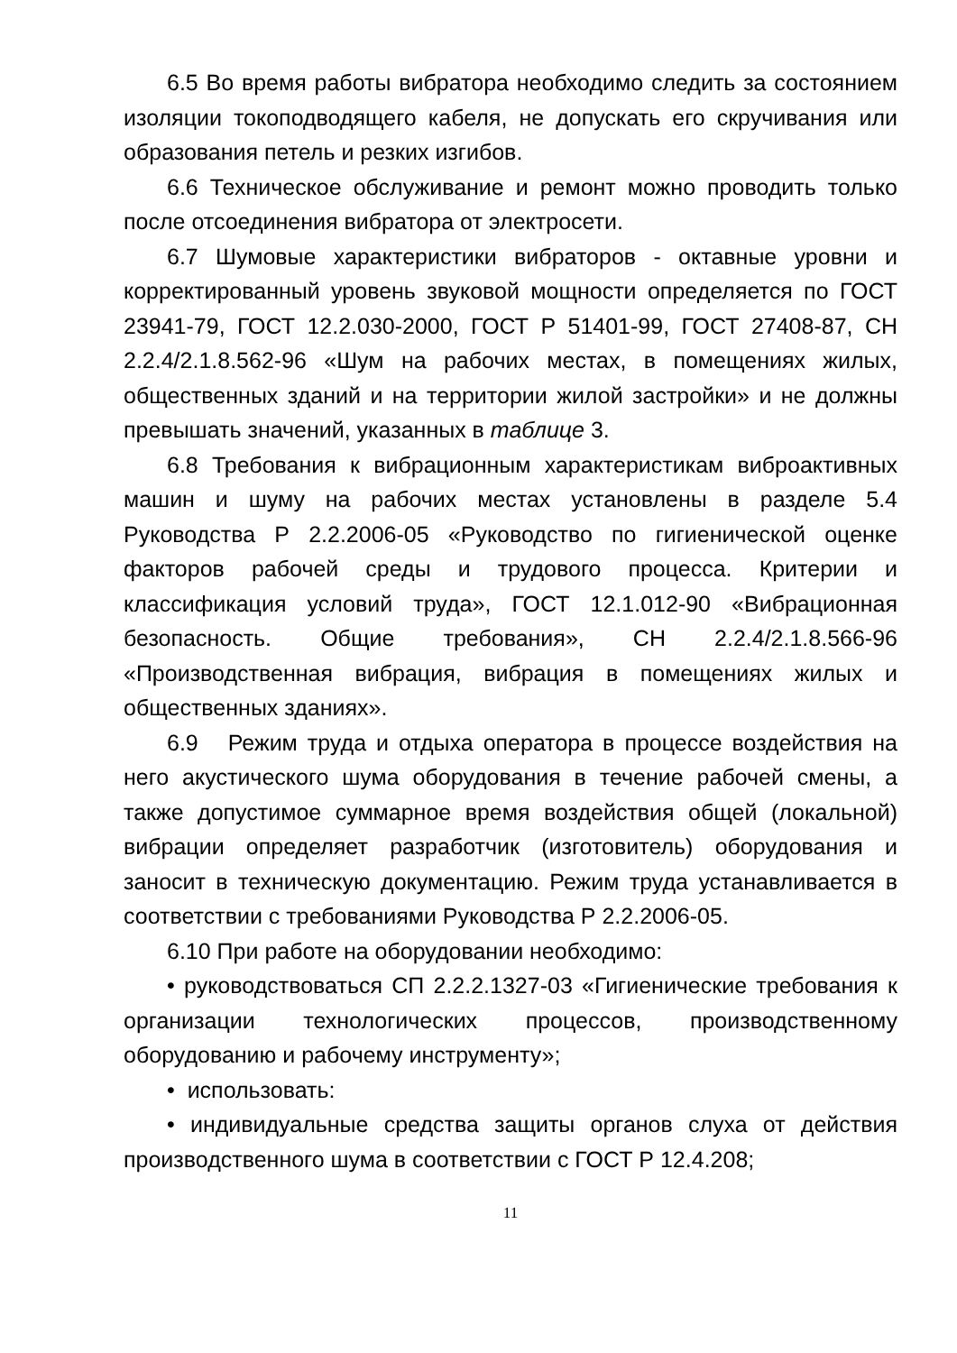6.5 Во время работы вибратора необходимо следить за состоянием изоляции токоподводящего кабеля, не допускать его скручивания или образования петель и резких изгибов.
6.6 Техническое обслуживание и ремонт можно проводить только после отсоединения вибратора от электросети.
6.7 Шумовые характеристики вибраторов - октавные уровни и корректированный уровень звуковой мощности определяется по ГОСТ 23941-79, ГОСТ 12.2.030-2000, ГОСТ Р 51401-99, ГОСТ 27408-87, СН 2.2.4/2.1.8.562-96 «Шум на рабочих местах, в помещениях жилых, общественных зданий и на территории жилой застройки» и не должны превышать значений, указанных в таблице 3.
6.8 Требования к вибрационным характеристикам виброактивных машин и шуму на рабочих местах установлены в разделе 5.4 Руководства Р 2.2.2006-05 «Руководство по гигиенической оценке факторов рабочей среды и трудового процесса. Критерии и классификация условий труда», ГОСТ 12.1.012-90 «Вибрационная безопасность. Общие требования», СН 2.2.4/2.1.8.566-96 «Производственная вибрация, вибрация в помещениях жилых и общественных зданиях».
6.9 Режим труда и отдыха оператора в процессе воздействия на него акустического шума оборудования в течение рабочей смены, а также допустимое суммарное время воздействия общей (локальной) вибрации определяет разработчик (изготовитель) оборудования и заносит в техническую документацию. Режим труда устанавливается в соответствии с требованиями Руководства Р 2.2.2006-05.
6.10 При работе на оборудовании необходимо:
• руководствоваться СП 2.2.2.1327-03 «Гигиенические требования к организации технологических процессов, производственному оборудованию и рабочему инструменту»;
• использовать:
• индивидуальные средства защиты органов слуха от действия производственного шума в соответствии с ГОСТ Р 12.4.208;
11